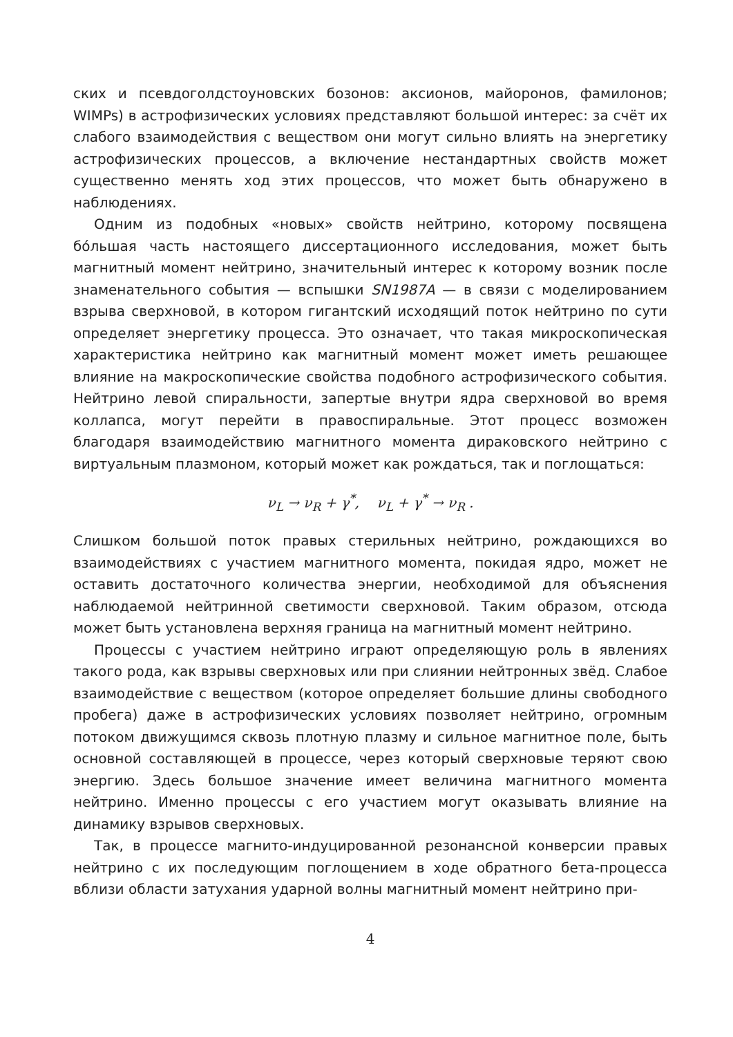ских и псевдоголдстоуновских бозонов: аксионов, майоронов, фамилонов; WIMPs) в астрофизических условиях представляют большой интерес: за счёт их слабого взаимодействия с веществом они могут сильно влиять на энергетику астрофизических процессов, а включение нестандартных свойств может существенно менять ход этих процессов, что может быть обнаружено в наблюдениях.
Одним из подобных «новых» свойств нейтрино, которому посвящена бóльшая часть настоящего диссертационного исследования, может быть магнитный момент нейтрино, значительный интерес к которому возник после знаменательного события — вспышки SN1987A — в связи с моделированием взрыва сверхновой, в котором гигантский исходящий поток нейтрино по сути определяет энергетику процесса. Это означает, что такая микроскопическая характеристика нейтрино как магнитный момент может иметь решающее влияние на макроскопические свойства подобного астрофизического события. Нейтрино левой спиральности, запертые внутри ядра сверхновой во время коллапса, могут перейти в правоспиральные. Этот процесс возможен благодаря взаимодействию магнитного момента дираковского нейтрино с виртуальным плазмоном, который может как рождаться, так и поглощаться:
ν<sub>L</sub> → ν<sub>R</sub> + γ<sup>*</sup>, ν<sub>L</sub> + γ<sup>*</sup> → ν<sub>R</sub> .
Слишком большой поток правых стерильных нейтрино, рождающихся во взаимодействиях с участием магнитного момента, покидая ядро, может не оставить достаточного количества энергии, необходимой для объяснения наблюдаемой нейтринной светимости сверхновой. Таким образом, отсюда может быть установлена верхняя граница на магнитный момент нейтрино.
Процессы с участием нейтрино играют определяющую роль в явлениях такого рода, как взрывы сверхновых или при слиянии нейтронных звёд. Слабое взаимодействие с веществом (которое определяет большие длины свободного пробега) даже в астрофизических условиях позволяет нейтрино, огромным потоком движущимся сквозь плотную плазму и сильное магнитное поле, быть основной составляющей в процессе, через который сверхновые теряют свою энергию. Здесь большое значение имеет величина магнитного момента нейтрино. Именно процессы с его участием могут оказывать влияние на динамику взрывов сверхновых.
Так, в процессе магнито-индуцированной резонансной конверсии правых нейтрино с их последующим поглощением в ходе обратного бета-процесса вблизи области затухания ударной волны магнитный момент нейтрино при-
4